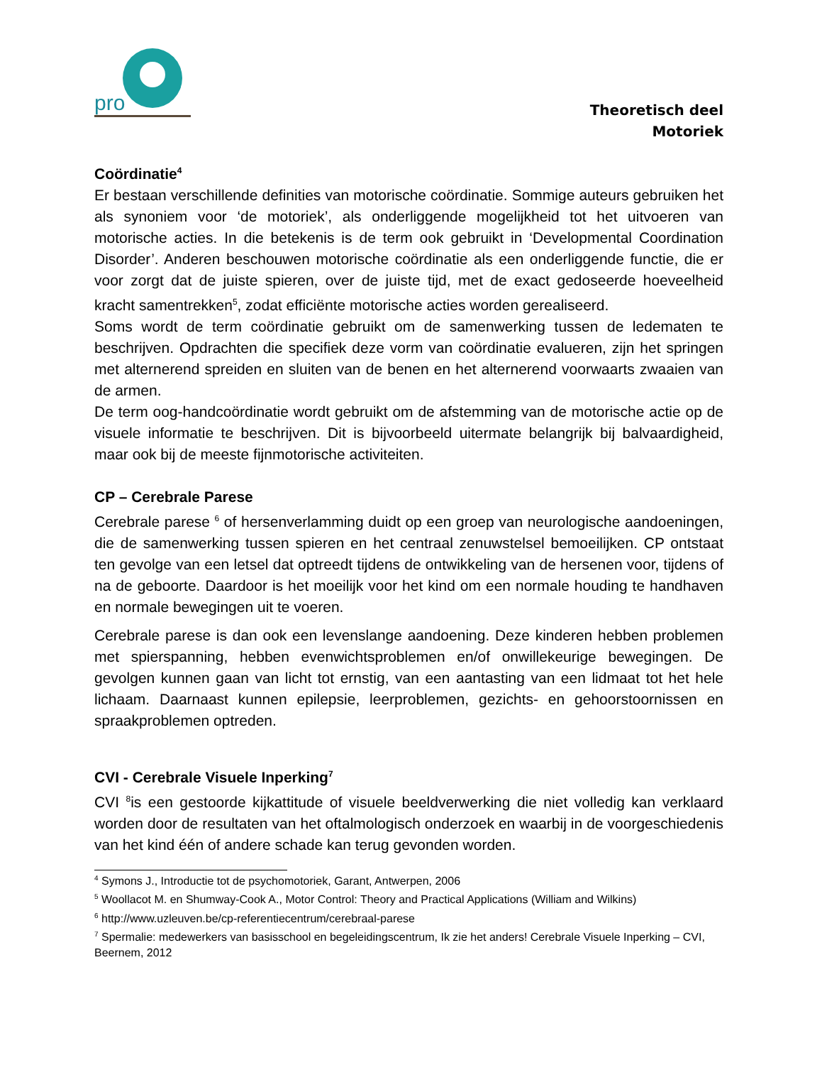pro
Theoretisch deel
Motoriek
Coördinatie<sup>4</sup>
Er bestaan verschillende definities van motorische coördinatie. Sommige auteurs gebruiken het als synoniem voor ‘de motoriek’, als onderliggende mogelijkheid tot het uitvoeren van motorische acties. In die betekenis is de term ook gebruikt in ‘Developmental Coordination Disorder’. Anderen beschouwen motorische coördinatie als een onderliggende functie, die er voor zorgt dat de juiste spieren, over de juiste tijd, met de exact gedoseerde hoeveelheid kracht samentrekken<sup>5</sup>, zodat efficiënte motorische acties worden gerealiseerd.
Soms wordt de term coördinatie gebruikt om de samenwerking tussen de ledematen te beschrijven. Opdrachten die specifiek deze vorm van coördinatie evalueren, zijn het springen met alternerend spreiden en sluiten van de benen en het alternerend voorwaarts zwaaien van de armen.
De term oog-handcoördinatie wordt gebruikt om de afstemming van de motorische actie op de visuele informatie te beschrijven. Dit is bijvoorbeeld uitermate belangrijk bij balvaardigheid, maar ook bij de meeste fijnmotorische activiteiten.
CP – Cerebrale Parese
Cerebrale parese <sup>6</sup> of hersenverlamming duidt op een groep van neurologische aandoeningen, die de samenwerking tussen spieren en het centraal zenuwstelsel bemoeilijken. CP ontstaat ten gevolge van een letsel dat optreedt tijdens de ontwikkeling van de hersenen voor, tijdens of na de geboorte. Daardoor is het moeilijk voor het kind om een normale houding te handhaven en normale bewegingen uit te voeren.
Cerebrale parese is dan ook een levenslange aandoening. Deze kinderen hebben problemen met spierspanning, hebben evenwichtsproblemen en/of onwillekeurige bewegingen. De gevolgen kunnen gaan van licht tot ernstig, van een aantasting van een lidmaat tot het hele lichaam. Daarnaast kunnen epilepsie, leerproblemen, gezichts- en gehoorstoornissen en spraakproblemen optreden.
CVI - Cerebrale Visuele Inperking<sup>7</sup>
CVI <sup>8</sup>is een gestoorde kijkattitude of visuele beeldverwerking die niet volledig kan verklaard worden door de resultaten van het oftalmologisch onderzoek en waarbij in de voorgeschiedenis van het kind één of andere schade kan terug gevonden worden.
<sup>4</sup> Symons J., Introductie tot de psychomotoriek, Garant, Antwerpen, 2006
<sup>5</sup> Woollacot M. en Shumway-Cook A., Motor Control: Theory and Practical Applications (William and Wilkins)
<sup>6</sup> http://www.uzleuven.be/cp-referentiecentrum/cerebraal-parese
<sup>7</sup> Spermalie: medewerkers van basisschool en begeleidingscentrum, Ik zie het anders! Cerebrale Visuele Inperking – CVI, Beernem, 2012